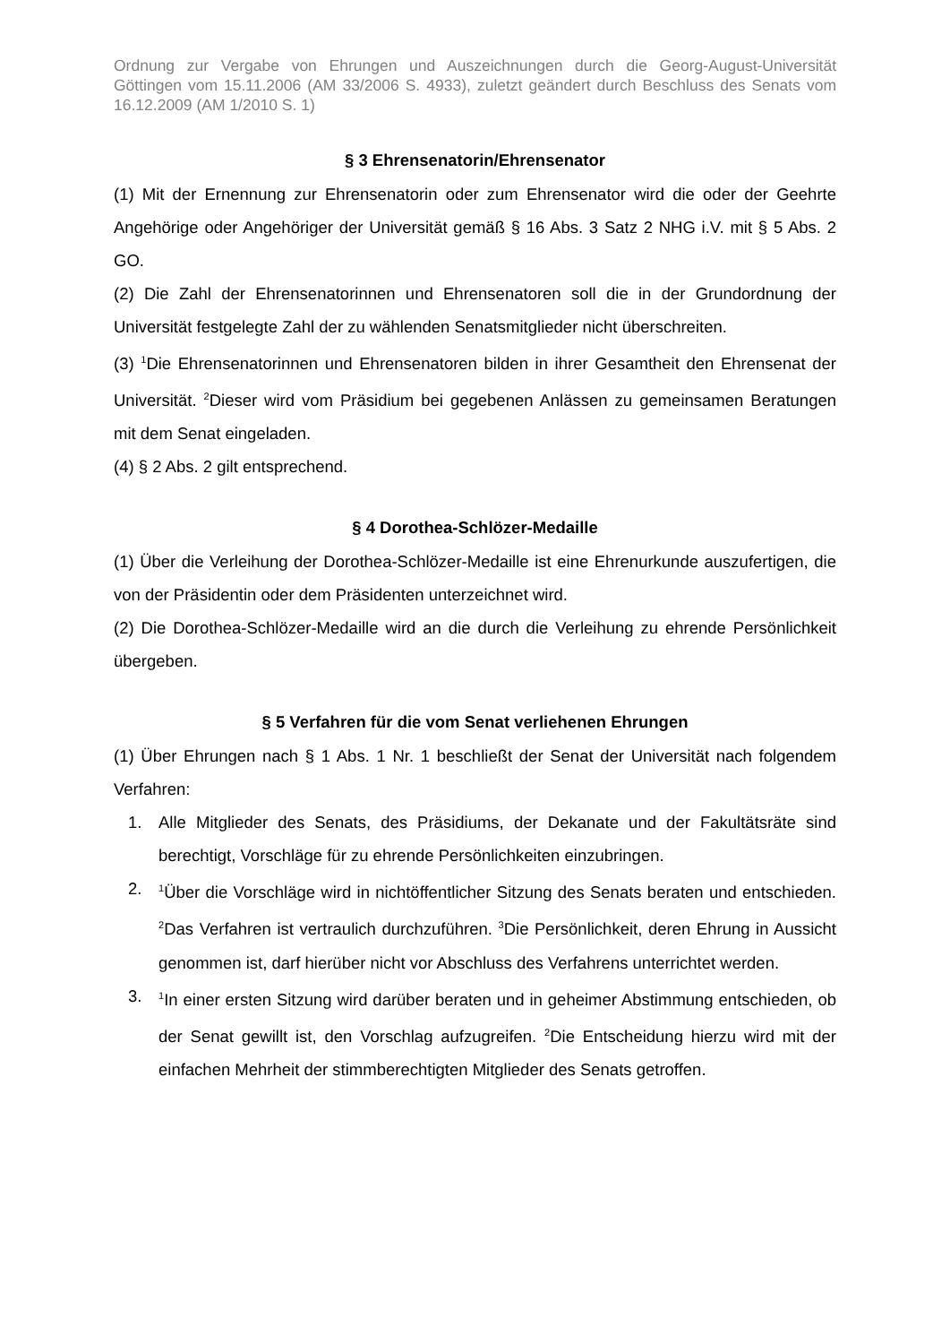Ordnung zur Vergabe von Ehrungen und Auszeichnungen durch die Georg-August-Universität Göttingen vom 15.11.2006 (AM 33/2006 S. 4933), zuletzt geändert durch Beschluss des Senats vom 16.12.2009 (AM 1/2010 S. 1)
§ 3 Ehrensenatorin/Ehrensenator
(1) Mit der Ernennung zur Ehrensenatorin oder zum Ehrensenator wird die oder der Geehrte Angehörige oder Angehöriger der Universität gemäß § 16 Abs. 3 Satz 2 NHG i.V. mit § 5 Abs. 2 GO.
(2) Die Zahl der Ehrensenatorinnen und Ehrensenatoren soll die in der Grundordnung der Universität festgelegte Zahl der zu wählenden Senatsmitglieder nicht überschreiten.
(3) <sup>1</sup>Die Ehrensenatorinnen und Ehrensenatoren bilden in ihrer Gesamtheit den Ehrensenat der Universität. <sup>2</sup>Dieser wird vom Präsidium bei gegebenen Anlässen zu gemeinsamen Beratungen mit dem Senat eingeladen.
(4) § 2 Abs. 2 gilt entsprechend.
§ 4 Dorothea-Schlözer-Medaille
(1) Über die Verleihung der Dorothea-Schlözer-Medaille ist eine Ehrenurkunde auszufertigen, die von der Präsidentin oder dem Präsidenten unterzeichnet wird.
(2) Die Dorothea-Schlözer-Medaille wird an die durch die Verleihung zu ehrende Persönlichkeit übergeben.
§ 5 Verfahren für die vom Senat verliehenen Ehrungen
(1) Über Ehrungen nach § 1 Abs. 1 Nr. 1 beschließt der Senat der Universität nach folgendem Verfahren:
1. Alle Mitglieder des Senats, des Präsidiums, der Dekanate und der Fakultätsräte sind berechtigt, Vorschläge für zu ehrende Persönlichkeiten einzubringen.
2. <sup>1</sup>Über die Vorschläge wird in nichtöffentlicher Sitzung des Senats beraten und entschieden. <sup>2</sup>Das Verfahren ist vertraulich durchzuführen. <sup>3</sup>Die Persönlichkeit, deren Ehrung in Aussicht genommen ist, darf hierüber nicht vor Abschluss des Verfahrens unterrichtet werden.
3. <sup>1</sup>In einer ersten Sitzung wird darüber beraten und in geheimer Abstimmung entschieden, ob der Senat gewillt ist, den Vorschlag aufzugreifen. <sup>2</sup>Die Entscheidung hierzu wird mit der einfachen Mehrheit der stimmberechtigten Mitglieder des Senats getroffen.